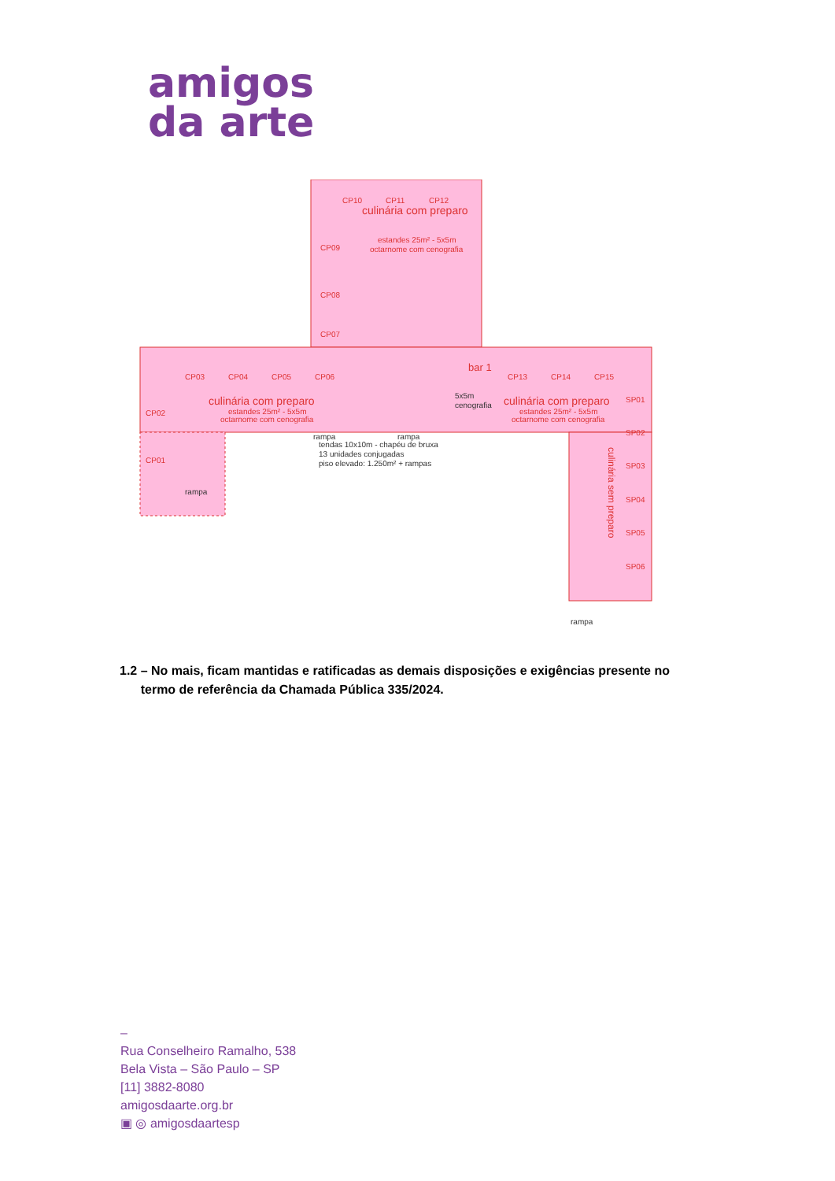amigos
da arte
culinária com preparo
estandes 25m² - 5x5m
octarnome com cenografia
.
CP10
CP11
CP12
CP03
CP04
CP05
CP06
bar 1
CP13
CP14
CP15
culinária com preparo
estandes 25m² - 5x5m
octarnome com cenografia
culinária com preparo
estandes 25m² - 5x5m
octarnome com cenografia
5x5m
cenografia
SP01
SP02
SP03
SP04
SP05
SP06
culinária sem preparo
tendas 10x10m - chapéu de bruxa
13 unidades conjugadas
piso elevado: 1.250m² + rampas
rampa
rampa
rampa
rampa
CP02
CP01
CP09
CP08
CP07
1.2 – No mais, ficam mantidas e ratificadas as demais disposições e exigências presente no
termo de referência da Chamada Pública 335/2024.
–
Rua Conselheiro Ramalho, 538
Bela Vista – São Paulo – SP
[11] 3882-8080
amigosdaarte.org.br
▣ ◎ amigosdaartesp